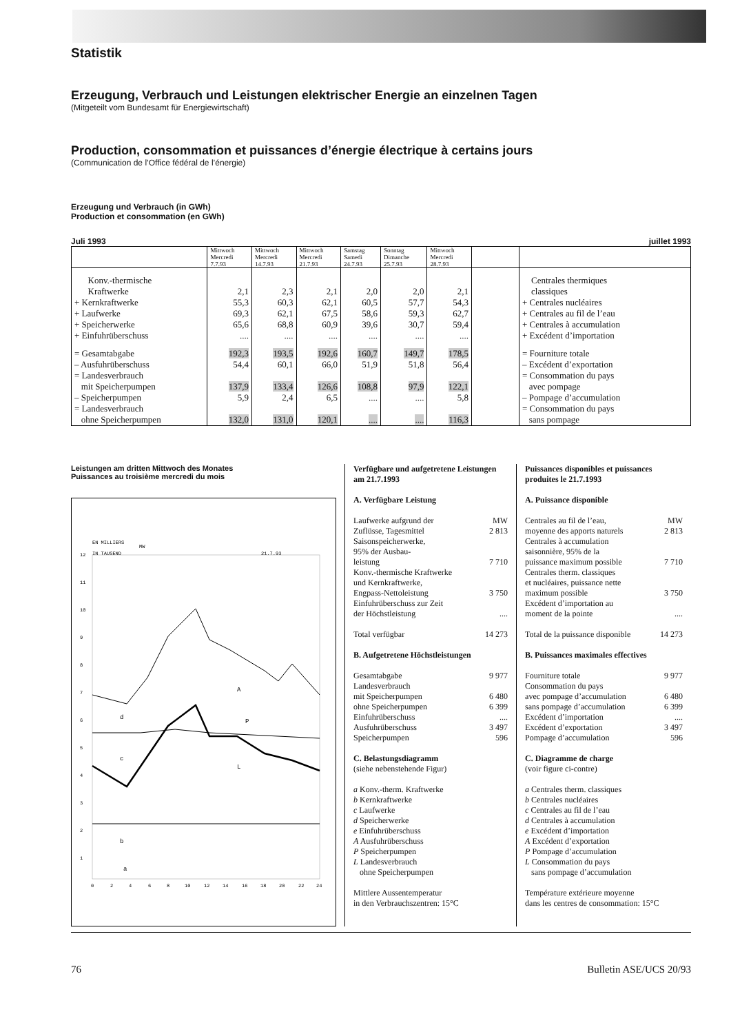Statistik
Erzeugung, Verbrauch und Leistungen elektrischer Energie an einzelnen Tagen
(Mitgeteilt vom Bundesamt für Energiewirtschaft)
Production, consommation et puissances d’énergie électrique à certains jours
(Communication de l’Office fédéral de l’énergie)
Erzeugung und Verbrauch (in GWh)
Production et consommation (en GWh)
Juli 1993 juillet 1993
| | Mittwoch Mercredi 7.7.93 | Mittwoch Mercredi 14.7.93 | Mittwoch Mercredi 21.7.93 | Samstag Samedi 24.7.93 | Sonntag Dimanche 25.7.93 | Mittwoch Mercredi 28.7.93 | | |
| Konv.-thermische Kraftwerke + Kernkraftwerke + Laufwerke + Speicherwerke + Einfuhrüberschuss | 2,1 55,3 69,3 65,6 .... | 2,3 60,3 62,1 68,8 .... | 2,1 62,1 67,5 60,9 .... | 2,0 60,5 58,6 39,6 .... | 2,0 57,7 59,3 30,7 .... | 2,1 54,3 62,7 59,4 .... | | Centrales thermiques classiques + Centrales nucléaires + Centrales au fil de l’eau + Centrales à accumulation + Excédent d’importation |
| = Gesamtabgabe – Ausfuhrüberschuss = Landesverbrauch mit Speicherpumpen – Speicherpumpen = Landesverbrauch ohne Speicherpumpen | 192,3 54,4 137,9 5,9 132,0 | 193,5 60,1 133,4 2,4 131,0 | 192,6 66,0 126,6 6,5 120,1 | 160,7 51,9 108,8 .... .... | 149,7 51,8 97,9 .... .... | 178,5 56,4 122,1 5,8 116,3 | | = Fourniture totale – Excédent d’exportation = Consommation du pays avec pompage – Pompage d’accumulation = Consommation du pays sans pompage |
Leistungen am dritten Mittwoch des Monates
Puissances au troisième mercredi du mois
EN MILLIERS
MW
IN TAUSEND
21.7.93
12
11
10
9
8
7
6
5
4
3
2
1
0
2
4
6
8
10
12
14
16
18
20
22
24
d
c
b
a
A
P
L
Verfügbare und aufgetretene Leistungen am 21.7.1993
A. Verfügbare Leistung
Laufwerke aufgrund der MW
Zuflüsse, Tagesmittel 2 813
Saisonspeicherwerke,
95% der Ausbau-
leistung 7 710
Konv.-thermische Kraftwerke
und Kernkraftwerke,
Engpass-Nettoleistung 3 750
Einfuhrüberschuss zur Zeit
der Höchstleistung....
Total verfügbar 14 273
B. Aufgetretene Höchstleistungen
Gesamtabgabe 9 977
Landesverbrauch
mit Speicherpumpen 6 480
ohne Speicherpumpen 6 399
Einfuhrüberschuss....
Ausfuhrüberschuss 3 497
Speicherpumpen 596
C. Belastungsdiagramm
(siehe nebenstehende Figur)
a Konv.-therm. Kraftwerke
b Kernkraftwerke
c Laufwerke
d Speicherwerke
e Einfuhrüberschuss
A Ausfuhrüberschuss
P Speicherpumpen
L Landesverbrauch
ohne Speicherpumpen
Mittlere Aussentemperatur
in den Verbrauchszentren: 15°C
Puissances disponibles et puissances produites le 21.7.1993
A. Puissance disponible
Centrales au fil de l’eau, MW
moyenne des apports naturels 2 813
Centrales à accumulation
saisonnière, 95% de la
puissance maximum possible 7 710
Centrales therm. classiques
et nucléaires, puissance nette
maximum possible 3 750
Excédent d’importation au
moment de la pointe....
Total de la puissance disponible 14 273
B. Puissances maximales effectives
Fourniture totale 9 977
Consommation du pays
avec pompage d’accumulation 6 480
sans pompage d’accumulation 6 399
Excédent d’importation....
Excédent d’exportation 3 497
Pompage d’accumulation 596
C. Diagramme de charge
(voir figure ci-contre)
a Centrales therm. classiques
b Centrales nucléaires
c Centrales au fil de l’eau
d Centrales à accumulation
e Excédent d’importation
A Excédent d’exportation
P Pompage d’accumulation
L Consommation du pays
sans pompage d’accumulation
Température extérieure moyenne
dans les centres de consommation: 15°C
76 Bulletin ASE/UCS 20/93